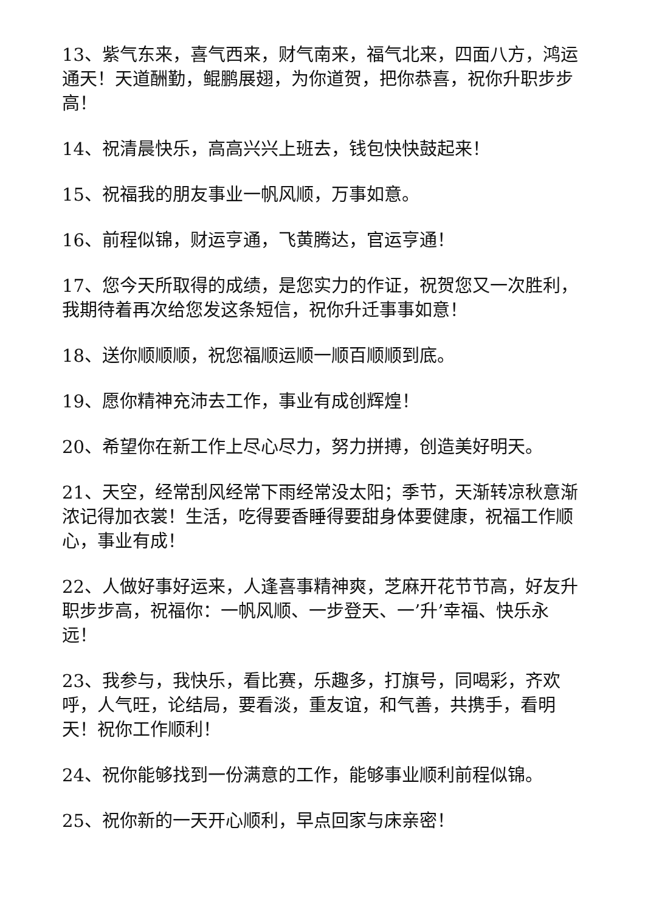13、紫气东来，喜气西来，财气南来，福气北来，四面八方，鸿运通天！天道酬勤，鲲鹏展翅，为你道贺，把你恭喜，祝你升职步步高！
14、祝清晨快乐，高高兴兴上班去，钱包快快鼓起来！
15、祝福我的朋友事业一帆风顺，万事如意。
16、前程似锦，财运亨通，飞黄腾达，官运亨通！
17、您今天所取得的成绩，是您实力的作证，祝贺您又一次胜利，我期待着再次给您发这条短信，祝你升迁事事如意！
18、送你顺顺顺，祝您福顺运顺一顺百顺顺到底。
19、愿你精神充沛去工作，事业有成创辉煌！
20、希望你在新工作上尽心尽力，努力拼搏，创造美好明天。
21、天空，经常刮风经常下雨经常没太阳；季节，天渐转凉秋意渐浓记得加衣裳！生活，吃得要香睡得要甜身体要健康，祝福工作顺心，事业有成！
22、人做好事好运来，人逢喜事精神爽，芝麻开花节节高，好友升职步步高，祝福你：一帆风顺、一步登天、一’升’幸福、快乐永远！
23、我参与，我快乐，看比赛，乐趣多，打旗号，同喝彩，齐欢呼，人气旺，论结局，要看淡，重友谊，和气善，共携手，看明天！祝你工作顺利！
24、祝你能够找到一份满意的工作，能够事业顺利前程似锦。
25、祝你新的一天开心顺利，早点回家与床亲密！